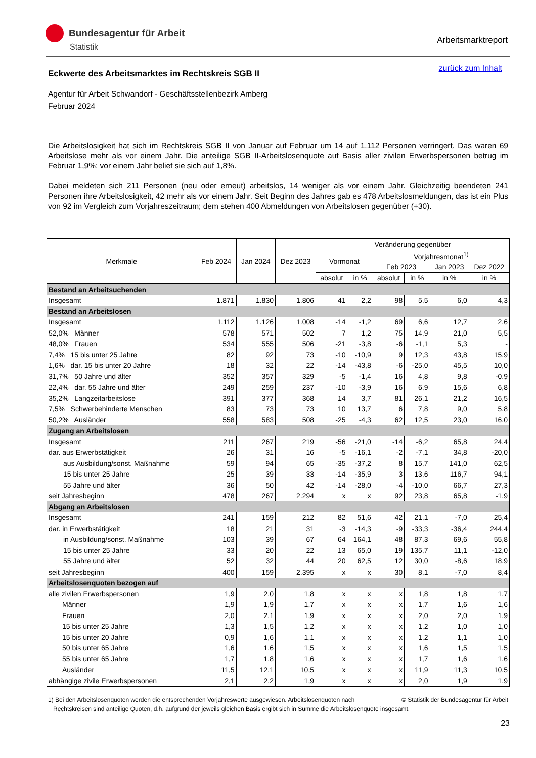Bundesagentur für Arbeit
Statistik
Arbeitsmarktreport
zurück zum Inhalt
Eckwerte des Arbeitsmarktes im Rechtskreis SGB II
Agentur für Arbeit Schwandorf - Geschäftsstellenbezirk Amberg
Februar 2024
Die Arbeitslosigkeit hat sich im Rechtskreis SGB II von Januar auf Februar um 14 auf 1.112 Personen verringert. Das waren 69 Arbeitslose mehr als vor einem Jahr. Die anteilige SGB II-Arbeitslosenquote auf Basis aller zivilen Erwerbspersonen betrug im Februar 1,9%; vor einem Jahr belief sie sich auf 1,8%.
Dabei meldeten sich 211 Personen (neu oder erneut) arbeitslos, 14 weniger als vor einem Jahr. Gleichzeitig beendeten 241 Personen ihre Arbeitslosigkeit, 42 mehr als vor einem Jahr. Seit Beginn des Jahres gab es 478 Arbeitslosmeldungen, das ist ein Plus von 92 im Vergleich zum Vorjahreszeitraum; dem stehen 400 Abmeldungen von Arbeitslosen gegenüber (+30).
| Merkmale | Feb 2024 | Jan 2024 | Dez 2023 | Veränderung gegenüber | | | | | |
| --- | --- | --- | --- | --- | --- | --- | --- | --- | --- |
| | | | | Vormonat | | Vorjahresmonat<sup>1)</sup> | | | |
| | | | | | | Feb 2023 | | Jan 2023 | Dez 2022 |
| | | | | absolut | in % | absolut | in % | in % | in % |
| Bestand an Arbeitsuchenden | | | | | | | | | |
| Insgesamt | 1.871 | 1.830 | 1.806 | 41 | 2,2 | 98 | 5,5 | 6,0 | 4,3 |
| Bestand an Arbeitslosen | | | | | | | | | |
| Insgesamt | 1.112 | 1.126 | 1.008 | -14 | -1,2 | 69 | 6,6 | 12,7 | 2,6 |
| 52,0% Männer | 578 | 571 | 502 | 7 | 1,2 | 75 | 14,9 | 21,0 | 5,5 |
| 48,0% Frauen | 534 | 555 | 506 | -21 | -3,8 | -6 | -1,1 | 5,3 | - |
| 7,4% 15 bis unter 25 Jahre | 82 | 92 | 73 | -10 | -10,9 | 9 | 12,3 | 43,8 | 15,9 |
| 1,6% dar. 15 bis unter 20 Jahre | 18 | 32 | 22 | -14 | -43,8 | -6 | -25,0 | 45,5 | 10,0 |
| 31,7% 50 Jahre und älter | 352 | 357 | 329 | -5 | -1,4 | 16 | 4,8 | 9,8 | -0,9 |
| 22,4% dar. 55 Jahre und älter | 249 | 259 | 237 | -10 | -3,9 | 16 | 6,9 | 15,6 | 6,8 |
| 35,2% Langzeitarbeitslose | 391 | 377 | 368 | 14 | 3,7 | 81 | 26,1 | 21,2 | 16,5 |
| 7,5% Schwerbehinderte Menschen | 83 | 73 | 73 | 10 | 13,7 | 6 | 7,8 | 9,0 | 5,8 |
| 50,2% Ausländer | 558 | 583 | 508 | -25 | -4,3 | 62 | 12,5 | 23,0 | 16,0 |
| Zugang an Arbeitslosen | | | | | | | | | |
| Insgesamt | 211 | 267 | 219 | -56 | -21,0 | -14 | -6,2 | 65,8 | 24,4 |
| dar. aus Erwerbstätigkeit | 26 | 31 | 16 | -5 | -16,1 | -2 | -7,1 | 34,8 | -20,0 |
| aus Ausbildung/sonst. Maßnahme | 59 | 94 | 65 | -35 | -37,2 | 8 | 15,7 | 141,0 | 62,5 |
| 15 bis unter 25 Jahre | 25 | 39 | 33 | -14 | -35,9 | 3 | 13,6 | 116,7 | 94,1 |
| 55 Jahre und älter | 36 | 50 | 42 | -14 | -28,0 | -4 | -10,0 | 66,7 | 27,3 |
| seit Jahresbeginn | 478 | 267 | 2.294 | x | x | 92 | 23,8 | 65,8 | -1,9 |
| Abgang an Arbeitslosen | | | | | | | | | |
| Insgesamt | 241 | 159 | 212 | 82 | 51,6 | 42 | 21,1 | -7,0 | 25,4 |
| dar. in Erwerbstätigkeit | 18 | 21 | 31 | -3 | -14,3 | -9 | -33,3 | -36,4 | 244,4 |
| in Ausbildung/sonst. Maßnahme | 103 | 39 | 67 | 64 | 164,1 | 48 | 87,3 | 69,6 | 55,8 |
| 15 bis unter 25 Jahre | 33 | 20 | 22 | 13 | 65,0 | 19 | 135,7 | 11,1 | -12,0 |
| 55 Jahre und älter | 52 | 32 | 44 | 20 | 62,5 | 12 | 30,0 | -8,6 | 18,9 |
| seit Jahresbeginn | 400 | 159 | 2.395 | x | x | 30 | 8,1 | -7,0 | 8,4 |
| Arbeitslosenquoten bezogen auf | | | | | | | | | |
| alle zivilen Erwerbspersonen | 1,9 | 2,0 | 1,8 | x | x | x | 1,8 | 1,8 | 1,7 |
| Männer | 1,9 | 1,9 | 1,7 | x | x | x | 1,7 | 1,6 | 1,6 |
| Frauen | 2,0 | 2,1 | 1,9 | x | x | x | 2,0 | 2,0 | 1,9 |
| 15 bis unter 25 Jahre | 1,3 | 1,5 | 1,2 | x | x | x | 1,2 | 1,0 | 1,0 |
| 15 bis unter 20 Jahre | 0,9 | 1,6 | 1,1 | x | x | x | 1,2 | 1,1 | 1,0 |
| 50 bis unter 65 Jahre | 1,6 | 1,6 | 1,5 | x | x | x | 1,6 | 1,5 | 1,5 |
| 55 bis unter 65 Jahre | 1,7 | 1,8 | 1,6 | x | x | x | 1,7 | 1,6 | 1,6 |
| Ausländer | 11,5 | 12,1 | 10,5 | x | x | x | 11,9 | 11,3 | 10,5 |
| abhängige zivile Erwerbspersonen | 2,1 | 2,2 | 1,9 | x | x | x | 2,0 | 1,9 | 1,9 |
© Statistik der Bundesagentur für Arbeit 1) Bei den Arbeitslosenquoten werden die entsprechenden Vorjahreswerte ausgewiesen. Arbeitslosenquoten nach
Rechtskreisen sind anteilige Quoten, d.h. aufgrund der jeweils gleichen Basis ergibt sich in Summe die Arbeitslosenquote insgesamt.
23